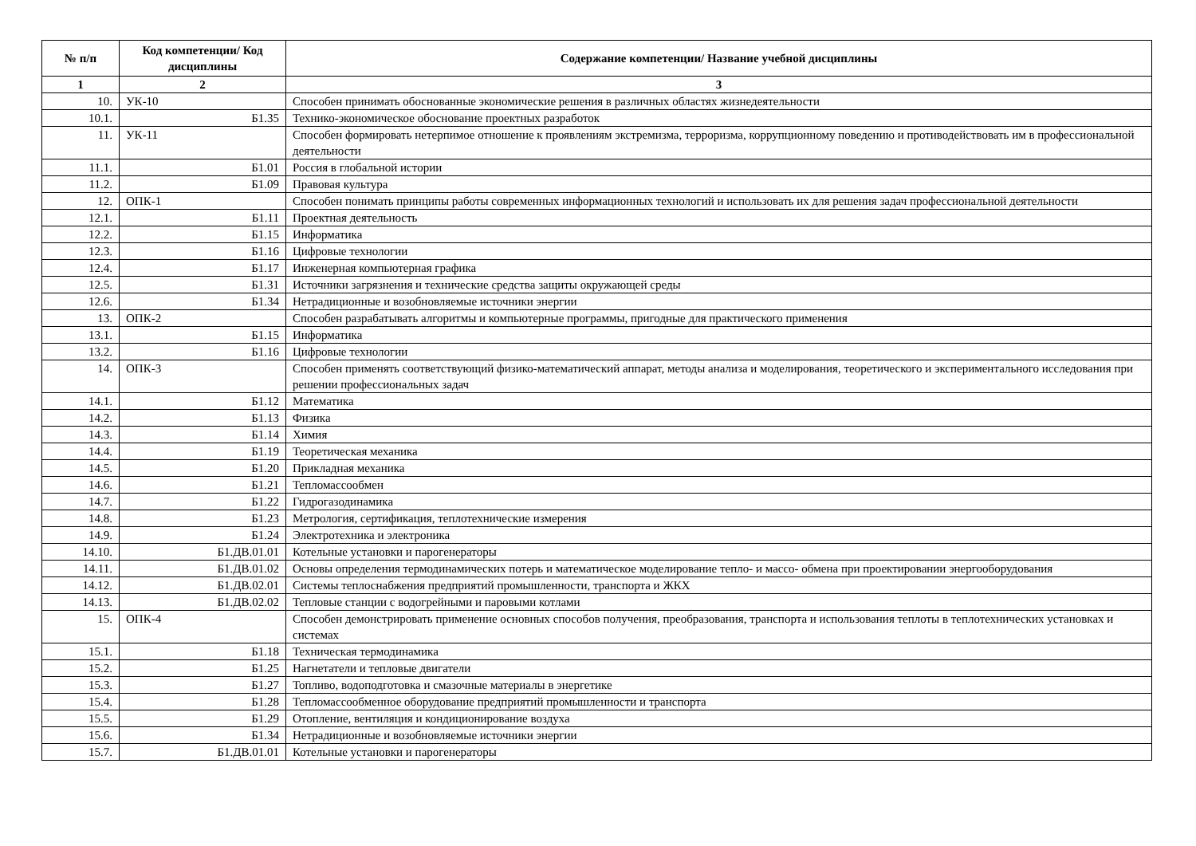| № п/п | Код компетенции/ Код дисциплины | Содержание компетенции/ Название учебной дисциплины |
| --- | --- | --- |
| 1 | 2 | 3 |
| 10. | УК-10 | Способен принимать обоснованные экономические решения в различных областях жизнедеятельности |
| 10.1. | Б1.35 | Технико-экономическое обоснование проектных разработок |
| 11. | УК-11 | Способен формировать нетерпимое отношение к проявлениям экстремизма, терроризма, коррупционному поведению и противодействовать им в профессиональной деятельности |
| 11.1. | Б1.01 | Россия в глобальной истории |
| 11.2. | Б1.09 | Правовая культура |
| 12. | ОПК-1 | Способен понимать принципы работы современных информационных технологий и использовать их для решения задач профессиональной деятельности |
| 12.1. | Б1.11 | Проектная деятельность |
| 12.2. | Б1.15 | Информатика |
| 12.3. | Б1.16 | Цифровые технологии |
| 12.4. | Б1.17 | Инженерная компьютерная графика |
| 12.5. | Б1.31 | Источники загрязнения и технические средства защиты окружающей среды |
| 12.6. | Б1.34 | Нетрадиционные и возобновляемые источники энергии |
| 13. | ОПК-2 | Способен разрабатывать алгоритмы и компьютерные программы, пригодные для практического применения |
| 13.1. | Б1.15 | Информатика |
| 13.2. | Б1.16 | Цифровые технологии |
| 14. | ОПК-3 | Способен применять соответствующий физико-математический аппарат, методы анализа и моделирования, теоретического и экспериментального исследования при решении профессиональных задач |
| 14.1. | Б1.12 | Математика |
| 14.2. | Б1.13 | Физика |
| 14.3. | Б1.14 | Химия |
| 14.4. | Б1.19 | Теоретическая механика |
| 14.5. | Б1.20 | Прикладная механика |
| 14.6. | Б1.21 | Тепломассообмен |
| 14.7. | Б1.22 | Гидрогазодинамика |
| 14.8. | Б1.23 | Метрология, сертификация, теплотехнические измерения |
| 14.9. | Б1.24 | Электротехника и электроника |
| 14.10. | Б1.ДВ.01.01 | Котельные установки и парогенераторы |
| 14.11. | Б1.ДВ.01.02 | Основы определения термодинамических потерь и математическое моделирование тепло- и массо- обмена при проектировании энергооборудования |
| 14.12. | Б1.ДВ.02.01 | Системы теплоснабжения предприятий промышленности, транспорта и ЖКХ |
| 14.13. | Б1.ДВ.02.02 | Тепловые станции с водогрейными и паровыми котлами |
| 15. | ОПК-4 | Способен демонстрировать применение основных способов получения, преобразования, транспорта и использования теплоты в теплотехнических установках и системах |
| 15.1. | Б1.18 | Техническая термодинамика |
| 15.2. | Б1.25 | Нагнетатели и тепловые двигатели |
| 15.3. | Б1.27 | Топливо, водоподготовка и смазочные материалы в энергетике |
| 15.4. | Б1.28 | Тепломассообменное оборудование предприятий промышленности и транспорта |
| 15.5. | Б1.29 | Отопление, вентиляция и кондиционирование воздуха |
| 15.6. | Б1.34 | Нетрадиционные и возобновляемые источники энергии |
| 15.7. | Б1.ДВ.01.01 | Котельные установки и парогенераторы |